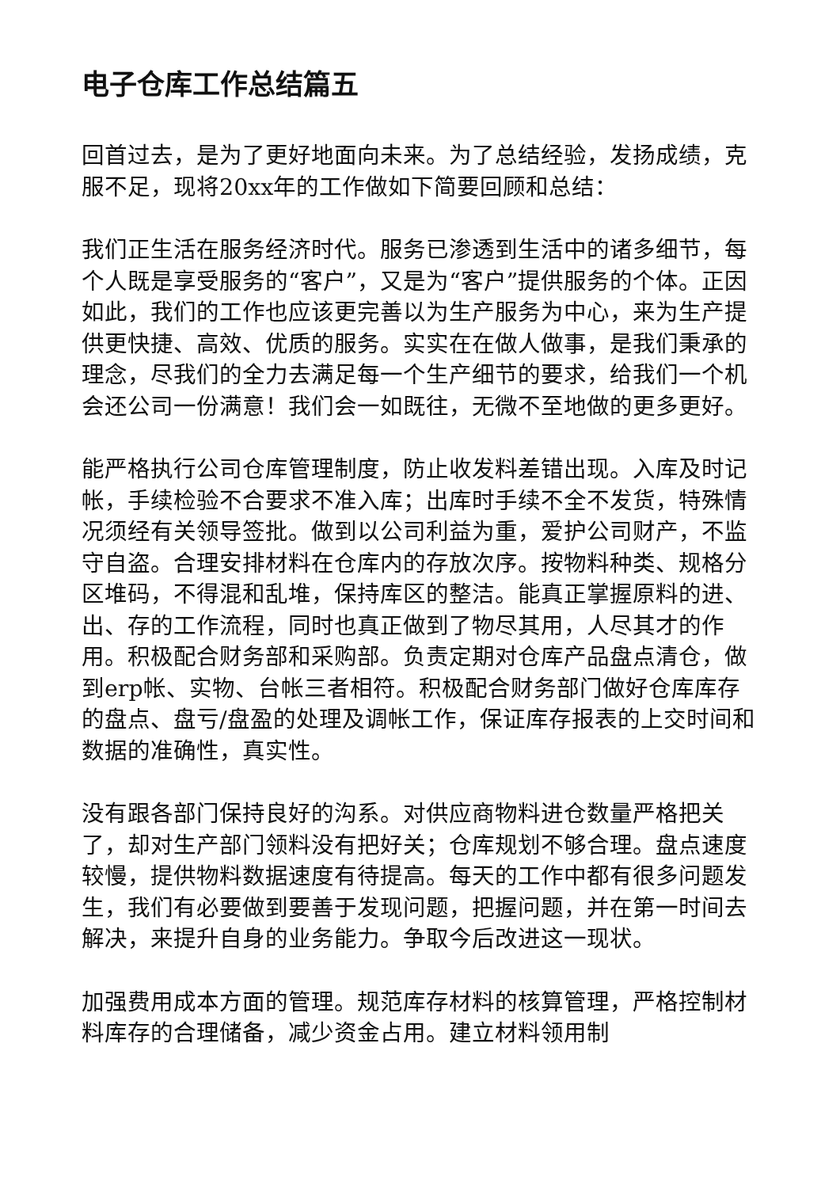电子仓库工作总结篇五
回首过去，是为了更好地面向未来。为了总结经验，发扬成绩，克服不足，现将20xx年的工作做如下简要回顾和总结：
我们正生活在服务经济时代。服务已渗透到生活中的诸多细节，每个人既是享受服务的“客户”，又是为“客户”提供服务的个体。正因如此，我们的工作也应该更完善以为生产服务为中心，来为生产提供更快捷、高效、优质的服务。实实在在做人做事，是我们秉承的理念，尽我们的全力去满足每一个生产细节的要求，给我们一个机会还公司一份满意！我们会一如既往，无微不至地做的更多更好。
能严格执行公司仓库管理制度，防止收发料差错出现。入库及时记帐，手续检验不合要求不准入库；出库时手续不全不发货，特殊情况须经有关领导签批。做到以公司利益为重，爱护公司财产，不监守自盗。合理安排材料在仓库内的存放次序。按物料种类、规格分区堆码，不得混和乱堆，保持库区的整洁。能真正掌握原料的进、出、存的工作流程，同时也真正做到了物尽其用，人尽其才的作用。积极配合财务部和采购部。负责定期对仓库产品盘点清仓，做到erp帐、实物、台帐三者相符。积极配合财务部门做好仓库库存的盘点、盘亏/盘盈的处理及调帐工作，保证库存报表的上交时间和数据的准确性，真实性。
没有跟各部门保持良好的沟系。对供应商物料进仓数量严格把关了，却对生产部门领料没有把好关；仓库规划不够合理。盘点速度较慢，提供物料数据速度有待提高。每天的工作中都有很多问题发生，我们有必要做到要善于发现问题，把握问题，并在第一时间去解决，来提升自身的业务能力。争取今后改进这一现状。
加强费用成本方面的管理。规范库存材料的核算管理，严格控制材料库存的合理储备，减少资金占用。建立材料领用制